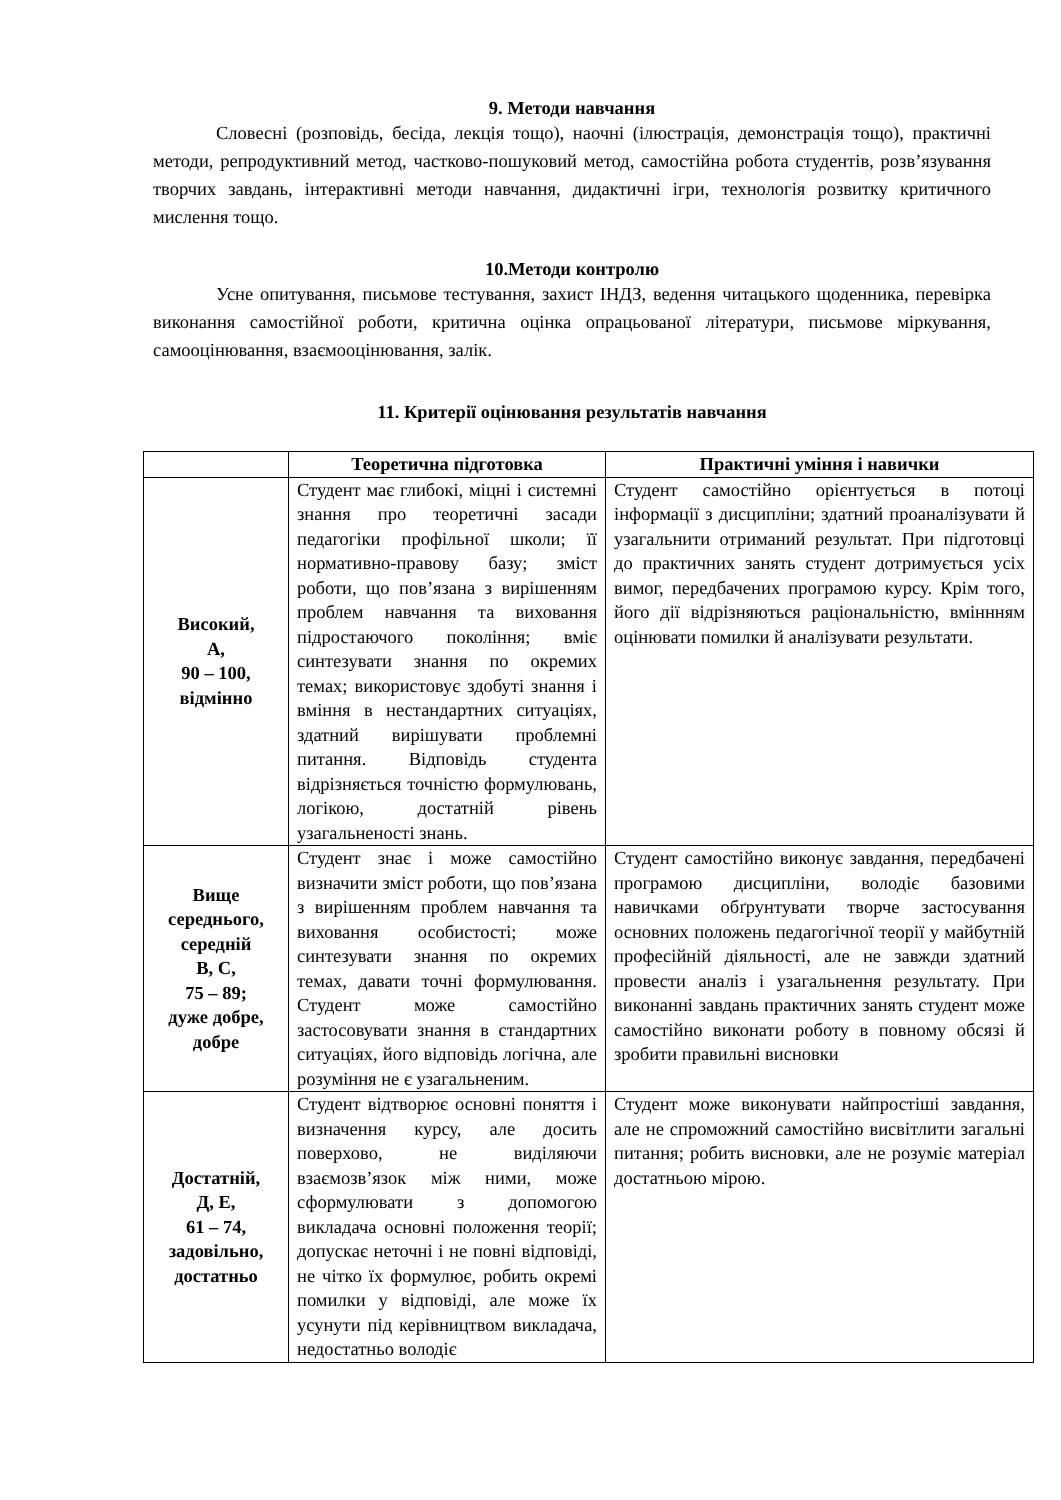9. Методи навчання
Словесні (розповідь, бесіда, лекція тощо), наочні (ілюстрація, демонстрація тощо), практичні методи, репродуктивний метод, частково-пошуковий метод, самостійна робота студентів, розв’язування творчих завдань, інтерактивні методи навчання, дидактичні ігри, технологія розвитку критичного мислення тощо.
10.Методи контролю
Усне опитування, письмове тестування, захист ІНДЗ, ведення читацького щоденника, перевірка виконання самостійної роботи, критична оцінка опрацьованої літератури, письмове міркування, самооцінювання, взаємооцінювання, залік.
11. Критерії оцінювання результатів навчання
| | Теоретична підготовка | Практичні уміння і навички |
| --- | --- | --- |
| Високий, А, 90 – 100, відмінно | Студент має глибокі, міцні і системні знання про теоретичні засади педагогіки профільної школи; її нормативно-правову базу; зміст роботи, що пов’язана з вирішенням проблем навчання та виховання підростаючого покоління; вміє синтезувати знання по окремих темах; використовує здобуті знання і вміння в нестандартних ситуаціях, здатний вирішувати проблемні питання. Відповідь студента відрізняється точністю формулювань, логікою, достатній рівень узагальненості знань. | Студент самостійно орієнтується в потоці інформації з дисципліни; здатний проаналізувати й узагальнити отриманий результат. При підготовці до практичних занять студент дотримується усіх вимог, передбачених програмою курсу. Крім того, його дії відрізняються раціональністю, вміннням оцінювати помилки й аналізувати результати. |
| Вище середнього, середній В, С, 75 – 89; дуже добре, добре | Студент знає і може самостійно визначити зміст роботи, що пов’язана з вирішенням проблем навчання та виховання особистості; може синтезувати знання по окремих темах, давати точні формулювання. Студент може самостійно застосовувати знання в стандартних ситуаціях, його відповідь логічна, але розуміння не є узагальненим. | Студент самостійно виконує завдання, передбачені програмою дисципліни, володіє базовими навичками обґрунтувати творче застосування основних положень педагогічної теорії у майбутній професійній діяльності, але не завжди здатний провести аналіз і узагальнення результату. При виконанні завдань практичних занять студент може самостійно виконати роботу в повному обсязі й зробити правильні висновки |
| Достатній, Д, Е, 61 – 74, задовільно, достатньо | Студент відтворює основні поняття і визначення курсу, але досить поверхово, не виділяючи взаємозв’язок між ними, може сформулювати з допомогою викладача основні положення теорії; допускає неточні і не повні відповіді, не чітко їх формулює, робить окремі помилки у відповіді, але може їх усунути під керівництвом викладача, недостатньо володіє | Студент може виконувати найпростіші завдання, але не спроможний самостійно висвітлити загальні питання; робить висновки, але не розуміє матеріал достатньою мірою. |